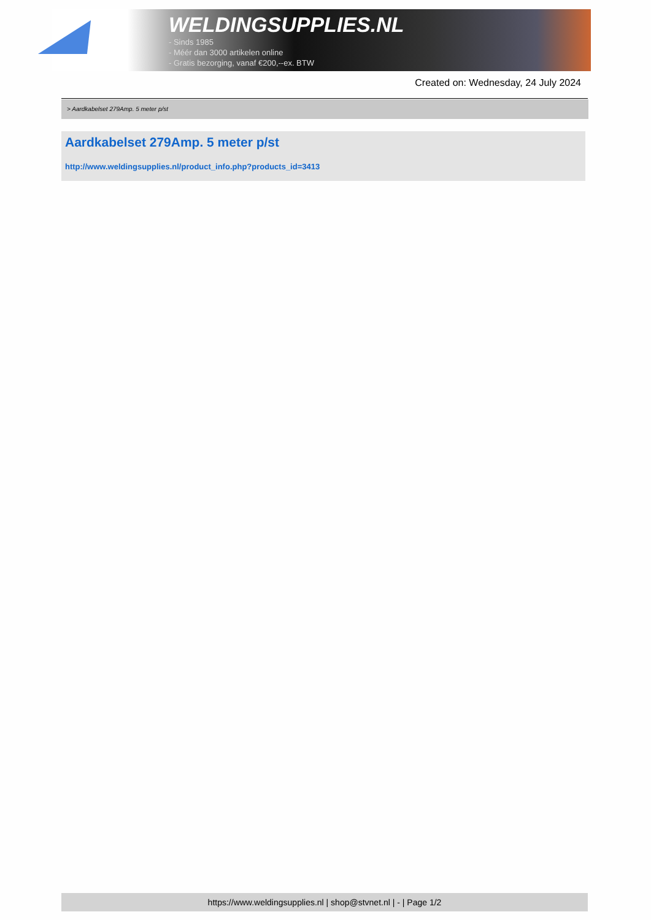WELDINGSUPPLIES.NL
- Sinds 1985
- Méér dan 3000 artikelen online
- Gratis bezorging, vanaf €200,--ex. BTW
Created on: Wednesday, 24 July 2024
> Aardkabelset 279Amp. 5 meter p/st
Aardkabelset 279Amp. 5 meter p/st
http://www.weldingsupplies.nl/product_info.php?products_id=3413
https://www.weldingsupplies.nl | shop@stvnet.nl | - | Page 1/2